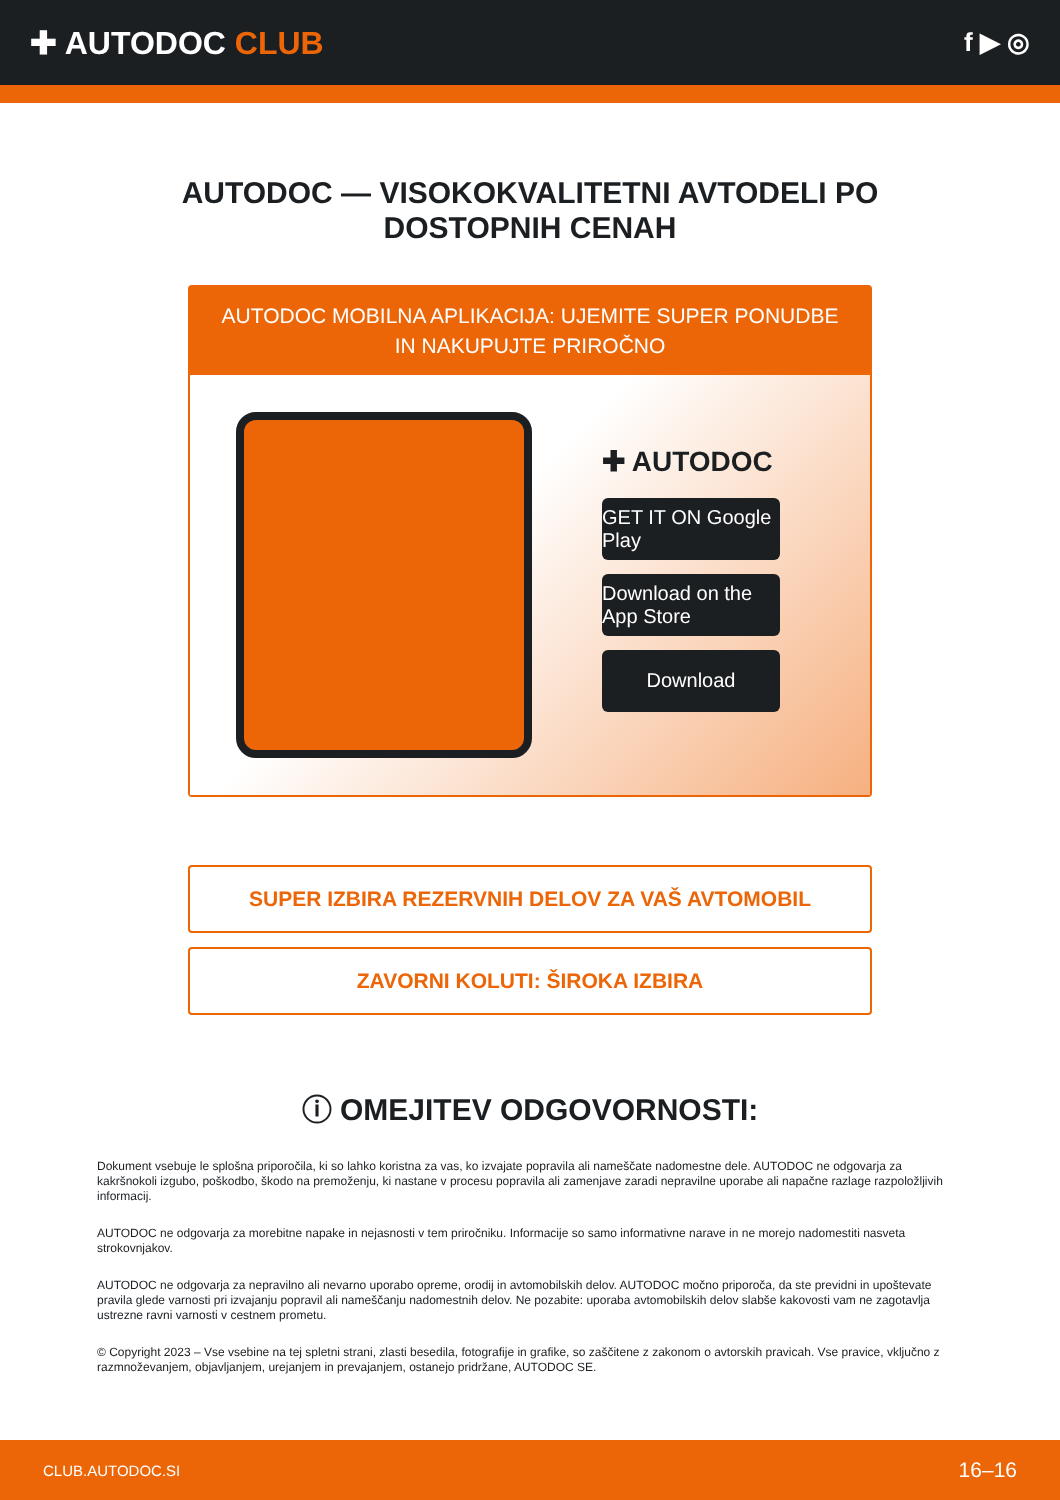✚ AUTODOC CLUB
f ▶ ◎
AUTODOC — VISOKOKVALITETNI AVTODELI PO DOSTOPNIH CENAH
AUTODOC MOBILNA APLIKACIJA: UJEMITE SUPER PONUDBE IN NAKUPUJTE PRIROČNO
✚ AUTODOC
GET IT ON Google Play
Download on the App Store
Download
SUPER IZBIRA REZERVNIH DELOV ZA VAŠ AVTOMOBIL
ZAVORNI KOLUTI: ŠIROKA IZBIRA
ⓘ OMEJITEV ODGOVORNOSTI:
Dokument vsebuje le splošna priporočila, ki so lahko koristna za vas, ko izvajate popravila ali nameščate nadomestne dele. AUTODOC ne odgovarja za kakršnokoli izgubo, poškodbo, škodo na premoženju, ki nastane v procesu popravila ali zamenjave zaradi nepravilne uporabe ali napačne razlage razpoložljivih informacij.
AUTODOC ne odgovarja za morebitne napake in nejasnosti v tem priročniku. Informacije so samo informativne narave in ne morejo nadomestiti nasveta strokovnjakov.
AUTODOC ne odgovarja za nepravilno ali nevarno uporabo opreme, orodij in avtomobilskih delov. AUTODOC močno priporoča, da ste previdni in upoštevate pravila glede varnosti pri izvajanju popravil ali nameščanju nadomestnih delov. Ne pozabite: uporaba avtomobilskih delov slabše kakovosti vam ne zagotavlja ustrezne ravni varnosti v cestnem prometu.
© Copyright 2023 – Vse vsebine na tej spletni strani, zlasti besedila, fotografije in grafike, so zaščitene z zakonom o avtorskih pravicah. Vse pravice, vključno z razmnoževanjem, objavljanjem, urejanjem in prevajanjem, ostanejo pridržane, AUTODOC SE.
CLUB.AUTODOC.SI 16–16